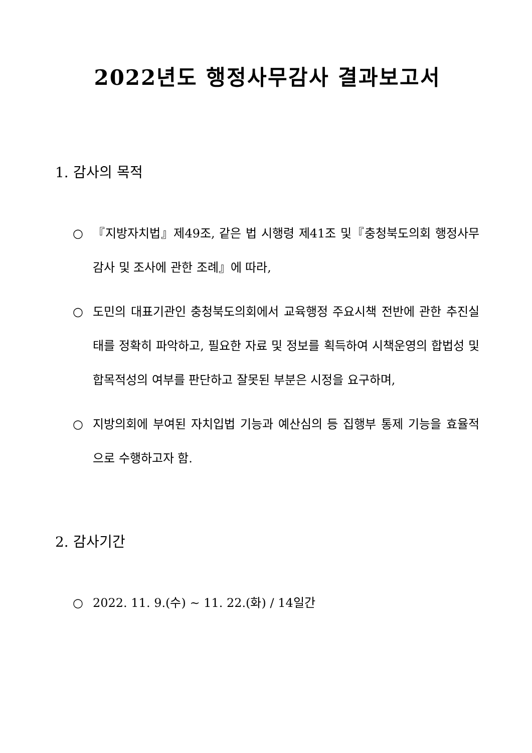2022년도 행정사무감사 결과보고서
1. 감사의 목적
○ 『지방자치법』제49조, 같은 법 시행령 제41조 및『충청북도의회 행정사무감사 및 조사에 관한 조례』에 따라,
○ 도민의 대표기관인 충청북도의회에서 교육행정 주요시책 전반에 관한 추진실태를 정확히 파악하고, 필요한 자료 및 정보를 획득하여 시책운영의 합법성 및 합목적성의 여부를 판단하고 잘못된 부분은 시정을 요구하며,
○ 지방의회에 부여된 자치입법 기능과 예산심의 등 집행부 통제 기능을 효율적으로 수행하고자 함.
2. 감사기간
○ 2022. 11. 9.(수) ~ 11. 22.(화) / 14일간